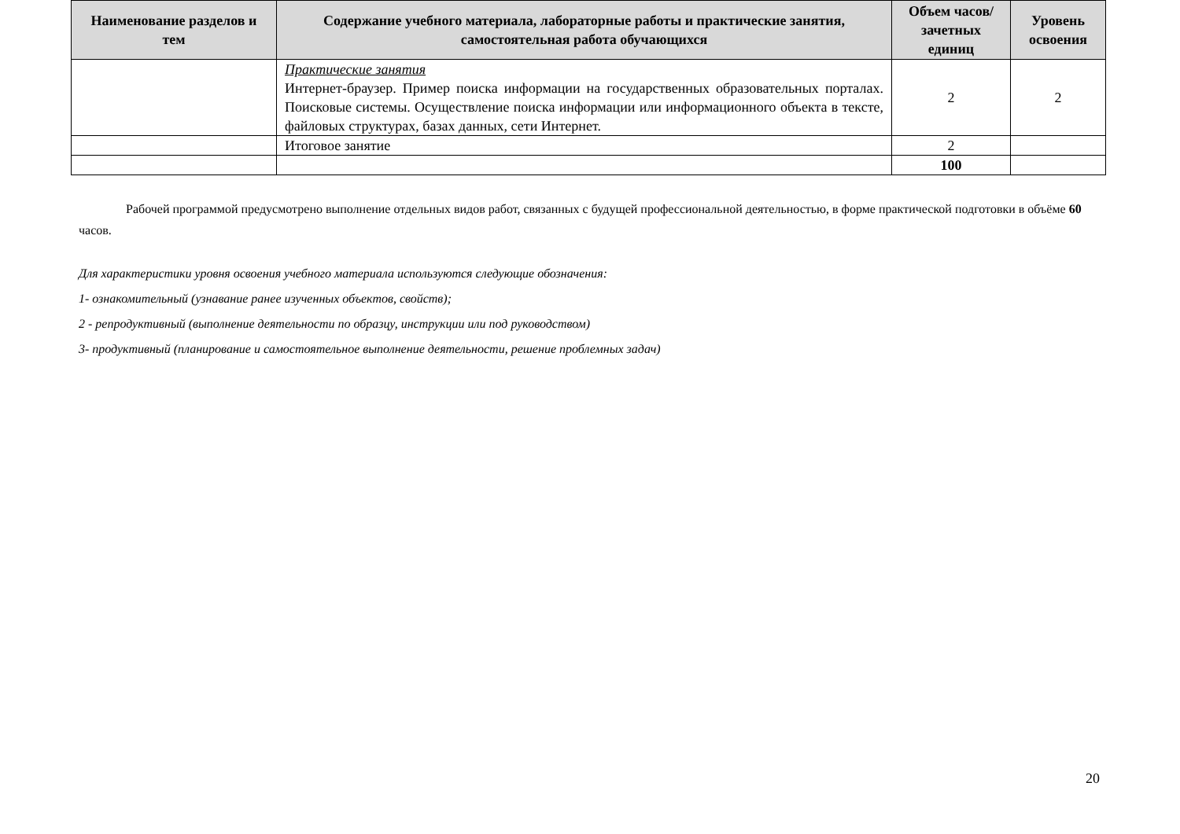| Наименование разделов и тем | Содержание учебного материала, лабораторные работы и практические занятия, самостоятельная работа обучающихся | Объем часов/ зачетных единиц | Уровень освоения |
| --- | --- | --- | --- |
| | Практические занятия Интернет-браузер. Пример поиска информации на государственных образовательных порталах. Поисковые системы. Осуществление поиска информации или информационного объекта в тексте, файловых структурах, базах данных, сети Интернет. | 2 | 2 |
| | Итоговое занятие | 2 | |
| | | 100 | |
Рабочей программой предусмотрено выполнение отдельных видов работ, связанных с будущей профессиональной деятельностью, в форме практической подготовки в объёме 60 часов.
Для характеристики уровня освоения учебного материала используются следующие обозначения:
1- ознакомительный (узнавание ранее изученных объектов, свойств);
2 - репродуктивный (выполнение деятельности по образцу, инструкции или под руководством)
3- продуктивный (планирование и самостоятельное выполнение деятельности, решение проблемных задач)
20